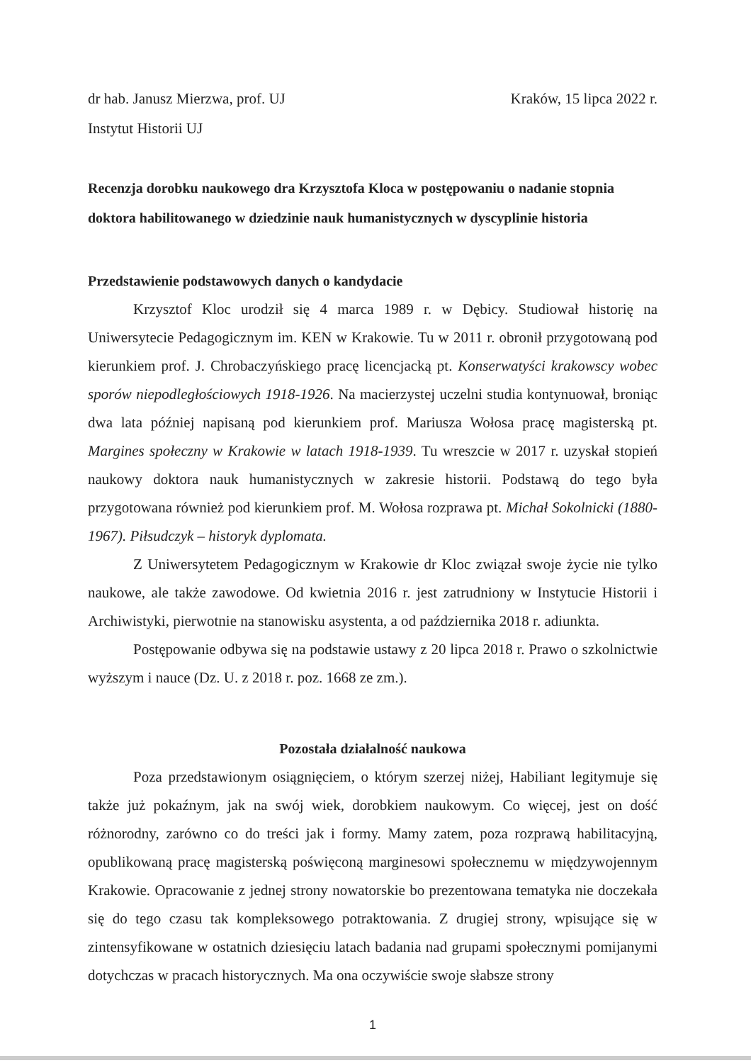dr hab. Janusz Mierzwa, prof. UJ Kraków, 15 lipca 2022 r.
Instytut Historii UJ
Recenzja dorobku naukowego dra Krzysztofa Kloca w postępowaniu o nadanie stopnia doktora habilitowanego w dziedzinie nauk humanistycznych w dyscyplinie historia
Przedstawienie podstawowych danych o kandydacie
Krzysztof Kloc urodził się 4 marca 1989 r. w Dębicy. Studiował historię na Uniwersytecie Pedagogicznym im. KEN w Krakowie. Tu w 2011 r. obronił przygotowaną pod kierunkiem prof. J. Chrobaczyńskiego pracę licencjacką pt. Konserwatyści krakowscy wobec sporów niepodległościowych 1918-1926. Na macierzystej uczelni studia kontynuował, broniąc dwa lata później napisaną pod kierunkiem prof. Mariusza Wołosa pracę magisterską pt. Margines społeczny w Krakowie w latach 1918-1939. Tu wreszcie w 2017 r. uzyskał stopień naukowy doktora nauk humanistycznych w zakresie historii. Podstawą do tego była przygotowana również pod kierunkiem prof. M. Wołosa rozprawa pt. Michał Sokolnicki (1880-1967). Piłsudczyk – historyk dyplomata.
Z Uniwersytetem Pedagogicznym w Krakowie dr Kloc związał swoje życie nie tylko naukowe, ale także zawodowe. Od kwietnia 2016 r. jest zatrudniony w Instytucie Historii i Archiwistyki, pierwotnie na stanowisku asystenta, a od października 2018 r. adiunkta.
Postępowanie odbywa się na podstawie ustawy z 20 lipca 2018 r. Prawo o szkolnictwie wyższym i nauce (Dz. U. z 2018 r. poz. 1668 ze zm.).
Pozostała działalność naukowa
Poza przedstawionym osiągnięciem, o którym szerzej niżej, Habiliant legitymuje się także już pokaźnym, jak na swój wiek, dorobkiem naukowym. Co więcej, jest on dość różnorodny, zarówno co do treści jak i formy. Mamy zatem, poza rozprawą habilitacyjną, opublikowaną pracę magisterską poświęconą marginesowi społecznemu w międzywojennym Krakowie. Opracowanie z jednej strony nowatorskie bo prezentowana tematyka nie doczekała się do tego czasu tak kompleksowego potraktowania. Z drugiej strony, wpisujące się w zintensyfikowane w ostatnich dziesięciu latach badania nad grupami społecznymi pomijanymi dotychczas w pracach historycznych. Ma ona oczywiście swoje słabsze strony
1